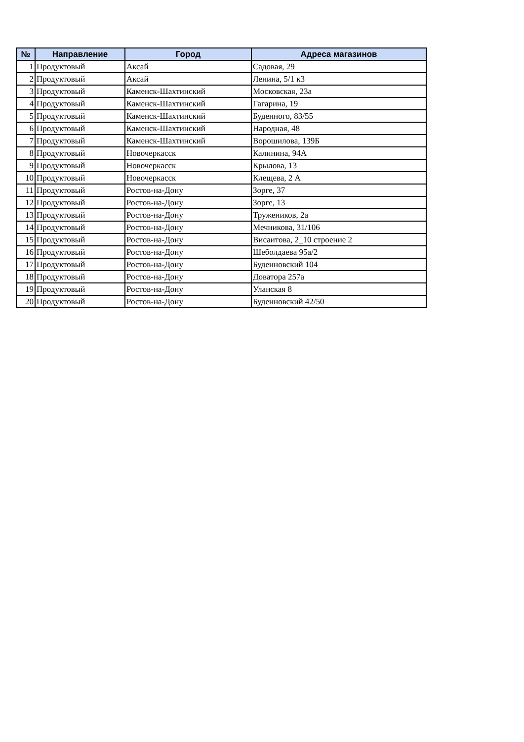| № | Направление | Город | Адреса магазинов |
| --- | --- | --- | --- |
| 1 | Продуктовый | Аксай | Садовая, 29 |
| 2 | Продуктовый | Аксай | Ленина, 5/1 к3 |
| 3 | Продуктовый | Каменск-Шахтинский | Московская, 23а |
| 4 | Продуктовый | Каменск-Шахтинский | Гагарина, 19 |
| 5 | Продуктовый | Каменск-Шахтинский | Буденного, 83/55 |
| 6 | Продуктовый | Каменск-Шахтинский | Народная, 48 |
| 7 | Продуктовый | Каменск-Шахтинский | Ворошилова, 139Б |
| 8 | Продуктовый | Новочеркасск | Калинина, 94А |
| 9 | Продуктовый | Новочеркасск | Крылова, 13 |
| 10 | Продуктовый | Новочеркасск | Клещева, 2 А |
| 11 | Продуктовый | Ростов-на-Дону | Зорге, 37 |
| 12 | Продуктовый | Ростов-на-Дону | Зорге, 13 |
| 13 | Продуктовый | Ростов-на-Дону | Тружеников, 2а |
| 14 | Продуктовый | Ростов-на-Дону | Мечникова, 31/106 |
| 15 | Продуктовый | Ростов-на-Дону | Висаитова, 2_10 строение 2 |
| 16 | Продуктовый | Ростов-на-Дону | Шеболдаева 95а/2 |
| 17 | Продуктовый | Ростов-на-Дону | Буденновский 104 |
| 18 | Продуктовый | Ростов-на-Дону | Доватора 257а |
| 19 | Продуктовый | Ростов-на-Дону | Уланская 8 |
| 20 | Продуктовый | Ростов-на-Дону | Буденновский 42/50 |